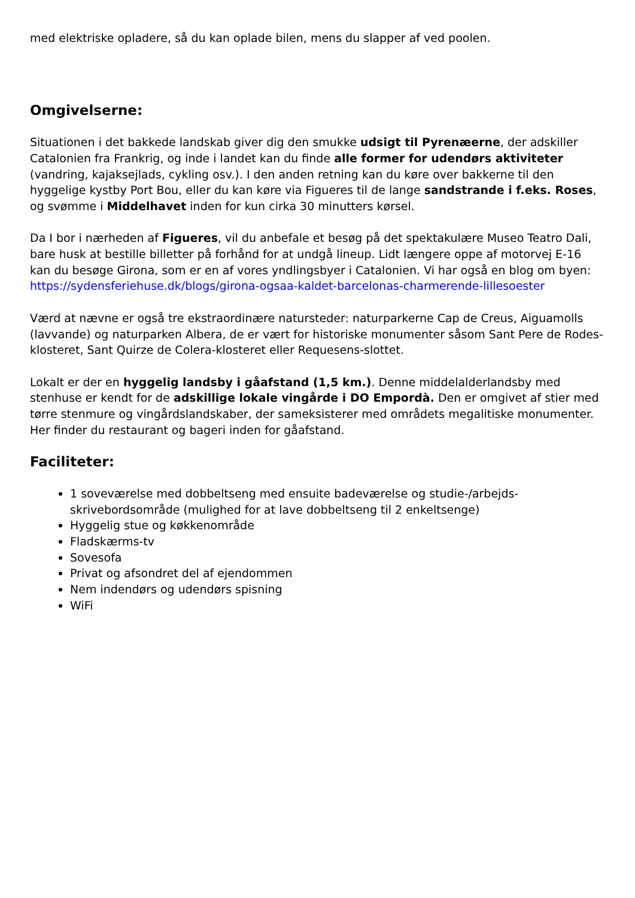med elektriske opladere, så du kan oplade bilen, mens du slapper af ved poolen.
Omgivelserne:
Situationen i det bakkede landskab giver dig den smukke udsigt til Pyrenæerne, der adskiller Catalonien fra Frankrig, og inde i landet kan du finde alle former for udendørs aktiviteter (vandring, kajaksejlads, cykling osv.). I den anden retning kan du køre over bakkerne til den hyggelige kystby Port Bou, eller du kan køre via Figueres til de lange sandstrande i f.eks. Roses, og svømme i Middelhavet inden for kun cirka 30 minutters kørsel.
Da I bor i nærheden af Figueres, vil du anbefale et besøg på det spektakulære Museo Teatro Dali, bare husk at bestille billetter på forhånd for at undgå lineup. Lidt længere oppe af motorvej E-16 kan du besøge Girona, som er en af vores yndlingsbyer i Catalonien. Vi har også en blog om byen: https://sydensferiehuse.dk/blogs/girona-ogsaa-kaldet-barcelonas-charmerende-lillesoester
Værd at nævne er også tre ekstraordinære natursteder: naturparkerne Cap de Creus, Aiguamolls (lavvande) og naturparken Albera, de er vært for historiske monumenter såsom Sant Pere de Rodes-klosteret, Sant Quirze de Colera-klosteret eller Requesens-slottet.
Lokalt er der en hyggelig landsby i gåafstand (1,5 km.). Denne middelalderlandsby med stenhuse er kendt for de adskillige lokale vingårde i DO Empordà. Den er omgivet af stier med tørre stenmure og vingårdslandskaber, der sameksisterer med områdets megalitiske monumenter. Her finder du restaurant og bageri inden for gåafstand.
Faciliteter:
1 soveværelse med dobbeltseng med ensuite badeværelse og studie-/arbejds-skrivebordsområde (mulighed for at lave dobbeltseng til 2 enkeltsenge)
Hyggelig stue og køkkenområde
Fladskærms-tv
Sovesofa
Privat og afsondret del af ejendommen
Nem indendørs og udendørs spisning
WiFi